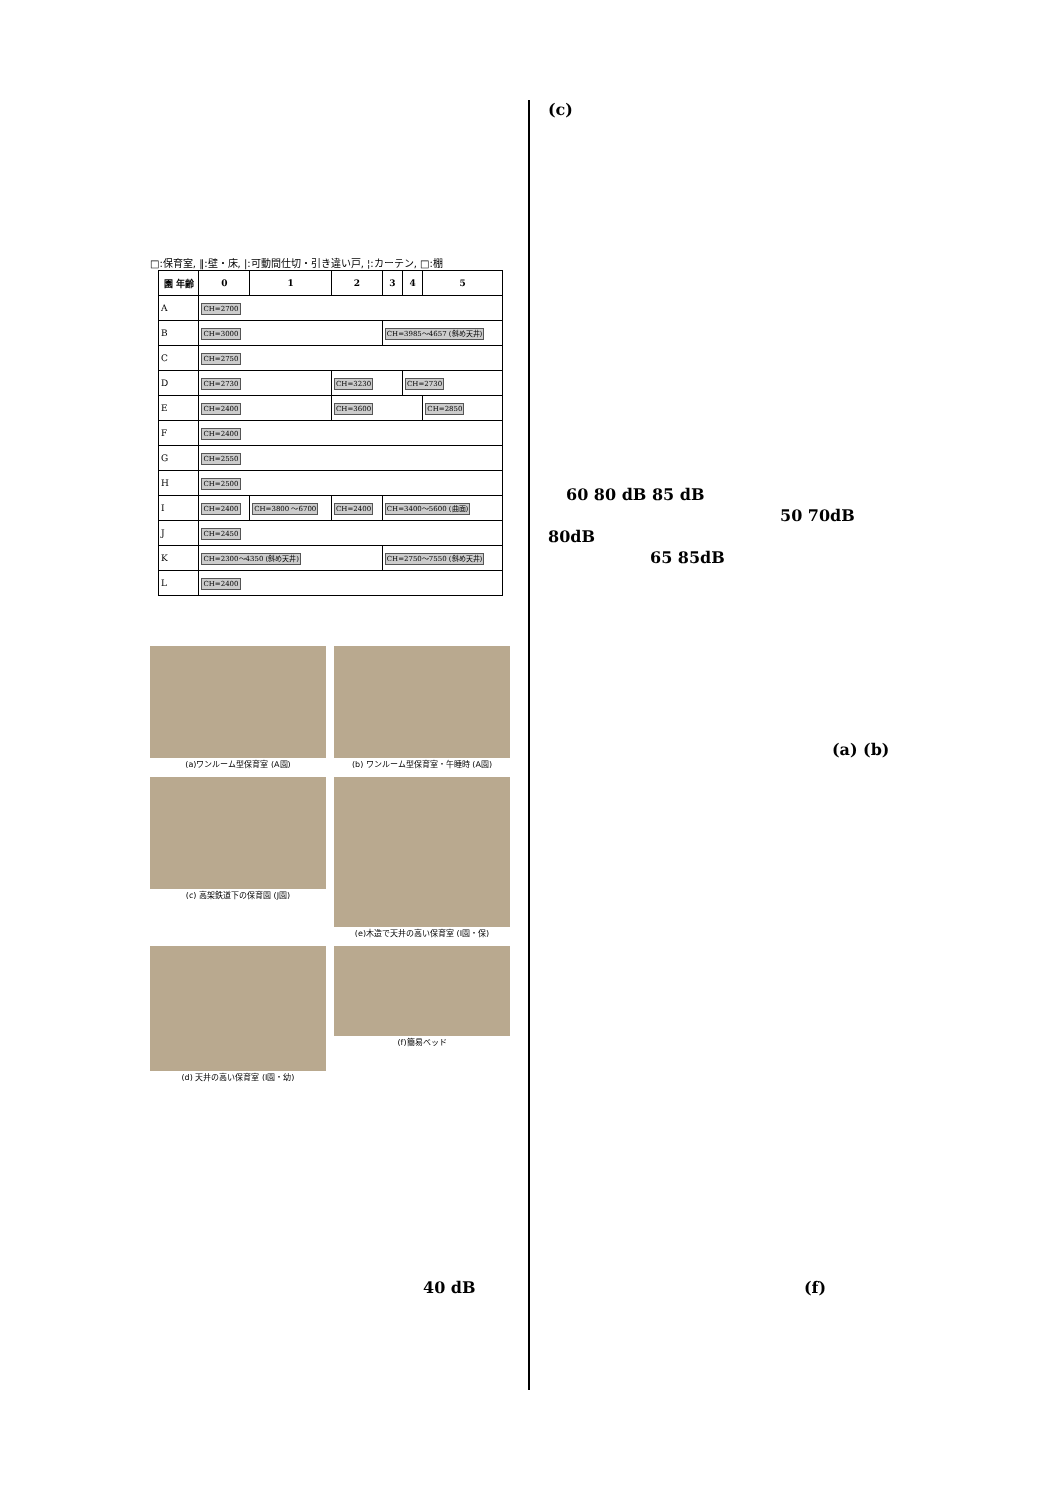□:保育室, ‖:壁・床, |:可動間仕切・引き違い戸, ¦:カーテン, □:棚
| 園 年齢 | 0 | 1 | 2 | 3 | 4 | 5 |
| --- | --- | --- | --- | --- | --- | --- |
| A | CH=2700 | | | | | |
| B | CH=3000 | | | CH=3985～4657 (斜め天井) | | |
| C | CH=2750 | | | | | |
| D | CH=2730 | | CH=3230 | | CH=2730 | |
| E | CH=2400 | | CH=3600 | | | CH=2850 |
| F | CH=2400 | | | | | |
| G | CH=2550 | | | | | |
| H | CH=2500 | | | | | |
| I | CH=2400 | CH=3800 ～6700 | CH=2400 | CH=3400～5600 (曲面) | | |
| J | CH=2450 | | | | | |
| K | CH=2300～4350 (斜め天井) | | | CH=2750～7550 (斜め天井) | | |
| L | CH=2400 | | | | | |
(a)ワンルーム型保育室 (A園)
(b) ワンルーム型保育室・午睡時 (A園)
(c) 高架鉄道下の保育園 (J園)
(e)木造で天井の高い保育室 (I園・保)
(d) 天井の高い保育室 (I園・幼)
(f)簡易ベッド
40 dB
(c)
60 80 dB 85 dB
50 70dB
80dB
65 85dB
(a) (b)
(f)